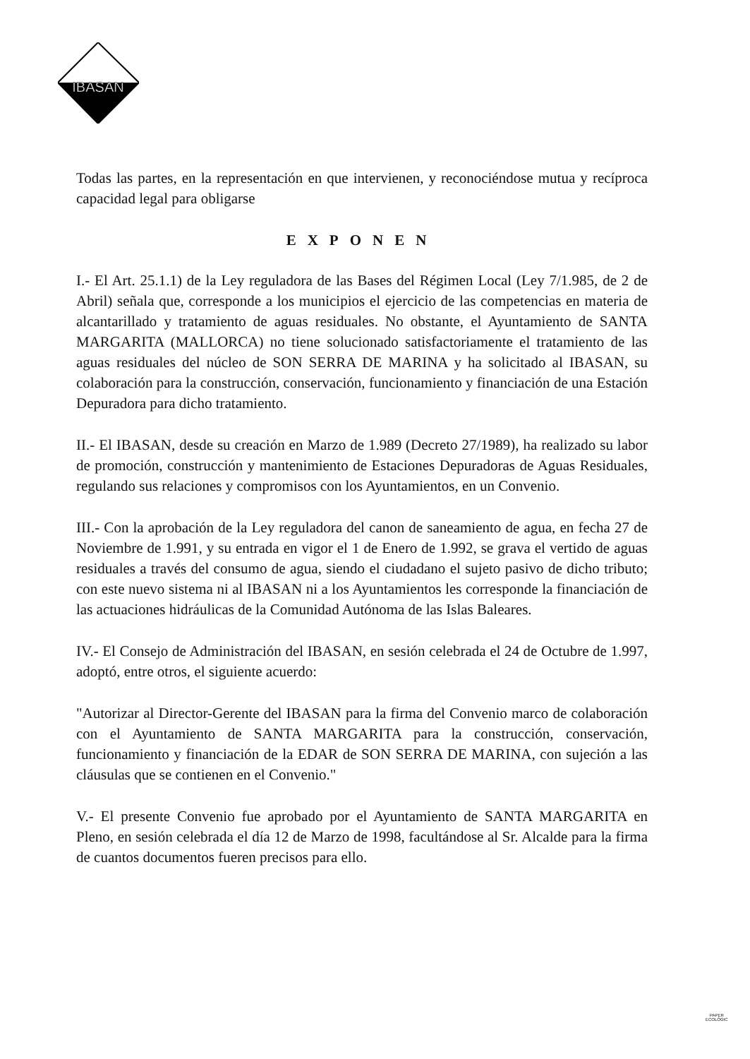IBASAN
Todas las partes, en la representación en que intervienen, y reconociéndose mutua y recíproca capacidad legal para obligarse
EXPONEN
I.- El Art. 25.1.1) de la Ley reguladora de las Bases del Régimen Local (Ley 7/1.985, de 2 de Abril) señala que, corresponde a los municipios el ejercicio de las competencias en materia de alcantarillado y tratamiento de aguas residuales. No obstante, el Ayuntamiento de SANTA MARGARITA (MALLORCA) no tiene solucionado satisfactoriamente el tratamiento de las aguas residuales del núcleo de SON SERRA DE MARINA y ha solicitado al IBASAN, su colaboración para la construcción, conservación, funcionamiento y financiación de una Estación Depuradora para dicho tratamiento.
II.- El IBASAN, desde su creación en Marzo de 1.989 (Decreto 27/1989), ha realizado su labor de promoción, construcción y mantenimiento de Estaciones Depuradoras de Aguas Residuales, regulando sus relaciones y compromisos con los Ayuntamientos, en un Convenio.
III.- Con la aprobación de la Ley reguladora del canon de saneamiento de agua, en fecha 27 de Noviembre de 1.991, y su entrada en vigor el 1 de Enero de 1.992, se grava el vertido de aguas residuales a través del consumo de agua, siendo el ciudadano el sujeto pasivo de dicho tributo; con este nuevo sistema ni al IBASAN ni a los Ayuntamientos les corresponde la financiación de las actuaciones hidráulicas de la Comunidad Autónoma de las Islas Baleares.
IV.- El Consejo de Administración del IBASAN, en sesión celebrada el 24 de Octubre de 1.997, adoptó, entre otros, el siguiente acuerdo:
"Autorizar al Director-Gerente del IBASAN para la firma del Convenio marco de colaboración con el Ayuntamiento de SANTA MARGARITA para la construcción, conservación, funcionamiento y financiación de la EDAR de SON SERRA DE MARINA, con sujeción a las cláusulas que se contienen en el Convenio."
V.- El presente Convenio fue aprobado por el Ayuntamiento de SANTA MARGARITA en Pleno, en sesión celebrada el día 12 de Marzo de 1998, facultándose al Sr. Alcalde para la firma de cuantos documentos fueren precisos para ello.
PAPER
ECOLÒGIC